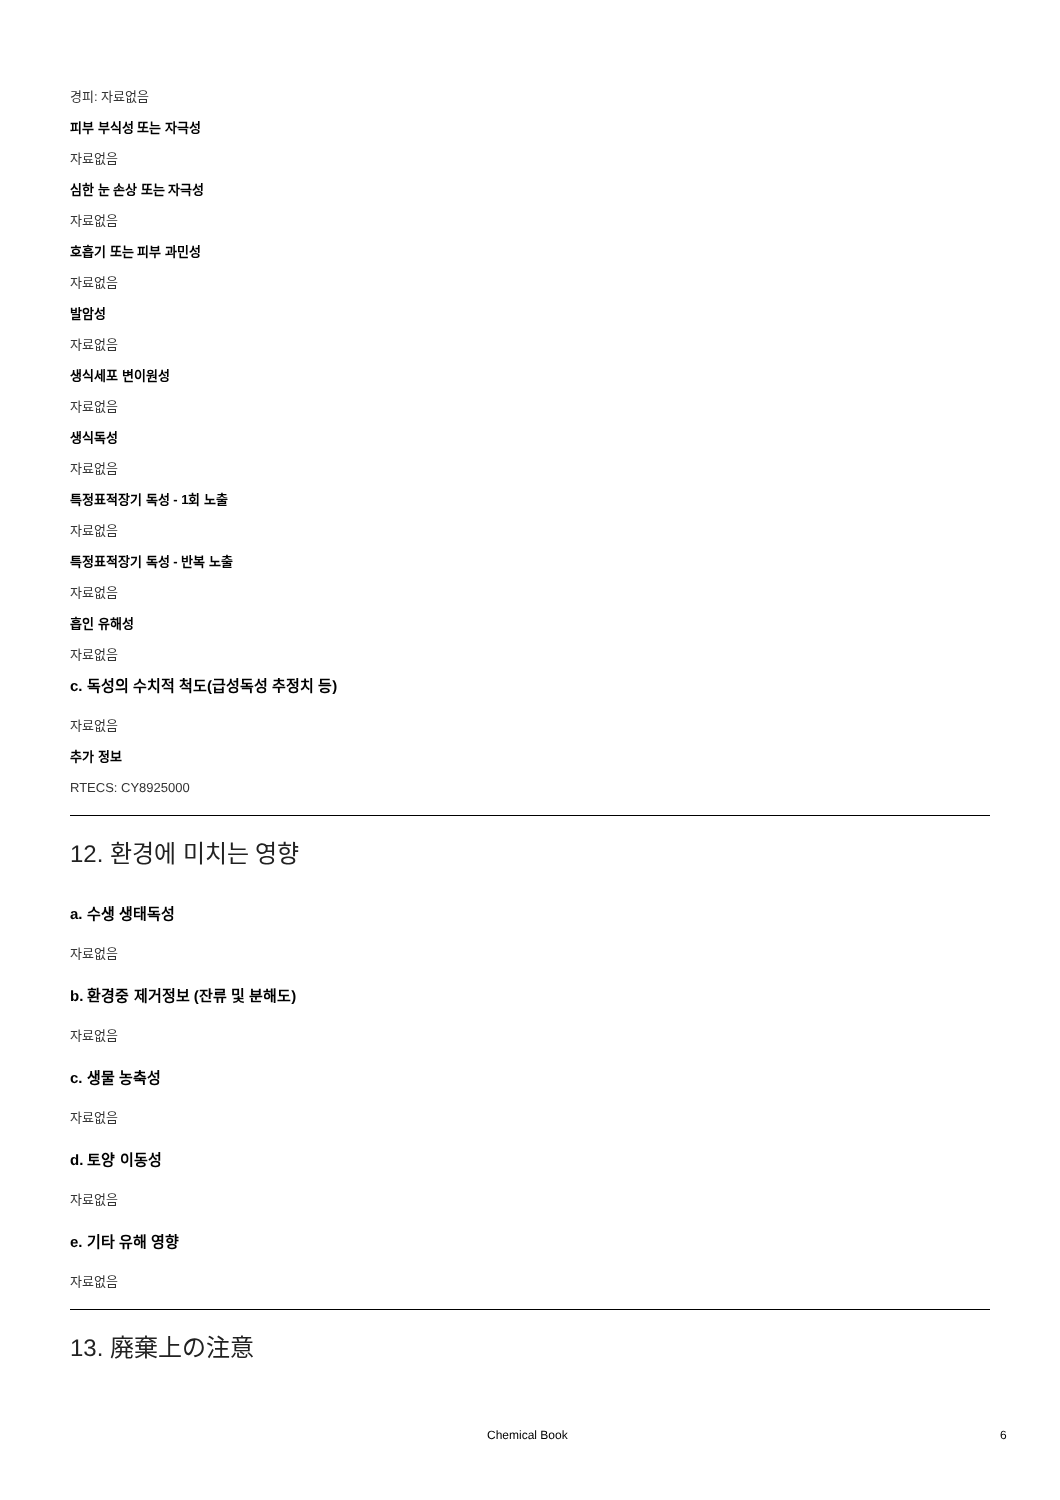경피: 자료없음
피부 부식성 또는 자극성
자료없음
심한 눈 손상 또는 자극성
자료없음
호흡기 또는 피부 과민성
자료없음
발암성
자료없음
생식세포 변이원성
자료없음
생식독성
자료없음
특정표적장기 독성 - 1회 노출
자료없음
특정표적장기 독성 - 반복 노출
자료없음
흡인 유해성
자료없음
c. 독성의 수치적 척도(급성독성 추정치 등)
자료없음
추가 정보
RTECS: CY8925000
12. 환경에 미치는 영향
a. 수생 생태독성
자료없음
b. 환경중 제거정보 (잔류 및 분해도)
자료없음
c. 생물 농축성
자료없음
d. 토양 이동성
자료없음
e. 기타 유해 영향
자료없음
13. 廃棄上の注意
Chemical Book 6